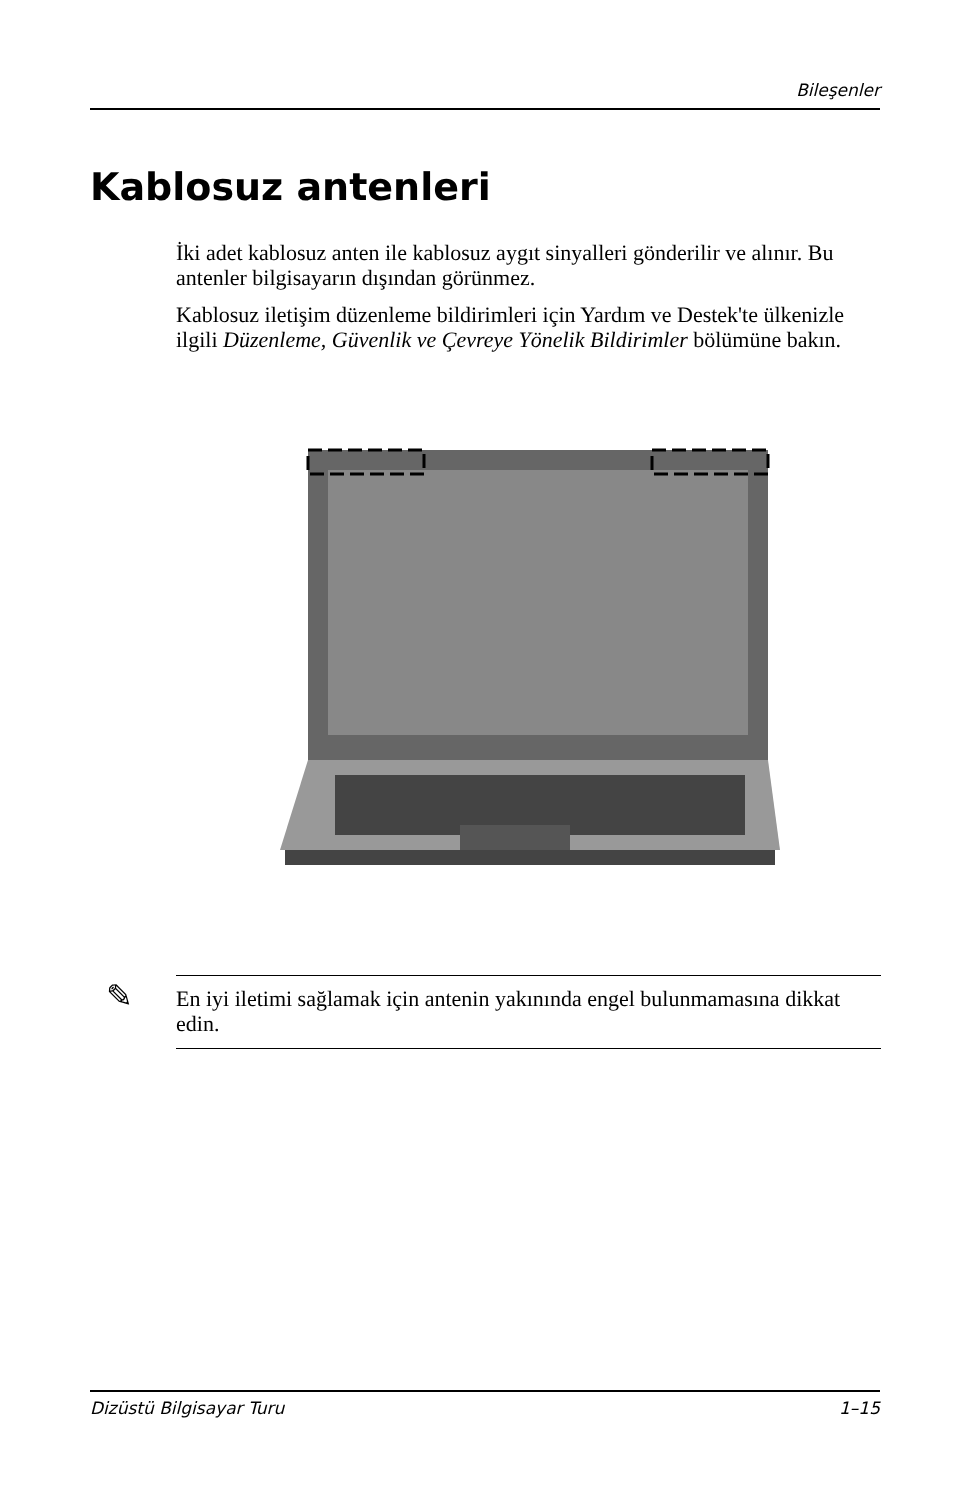Bileşenler
Kablosuz antenleri
İki adet kablosuz anten ile kablosuz aygıt sinyalleri gönderilir ve alınır. Bu antenler bilgisayarın dışından görünmez.
Kablosuz iletişim düzenleme bildirimleri için Yardım ve Destek'te ülkenizle ilgili Düzenleme, Güvenlik ve Çevreye Yönelik Bildirimler bölümüne bakın.
✎ En iyi iletimi sağlamak için antenin yakınında engel bulunmamasına dikkat edin.
Dizüstü Bilgisayar Turu 1–15